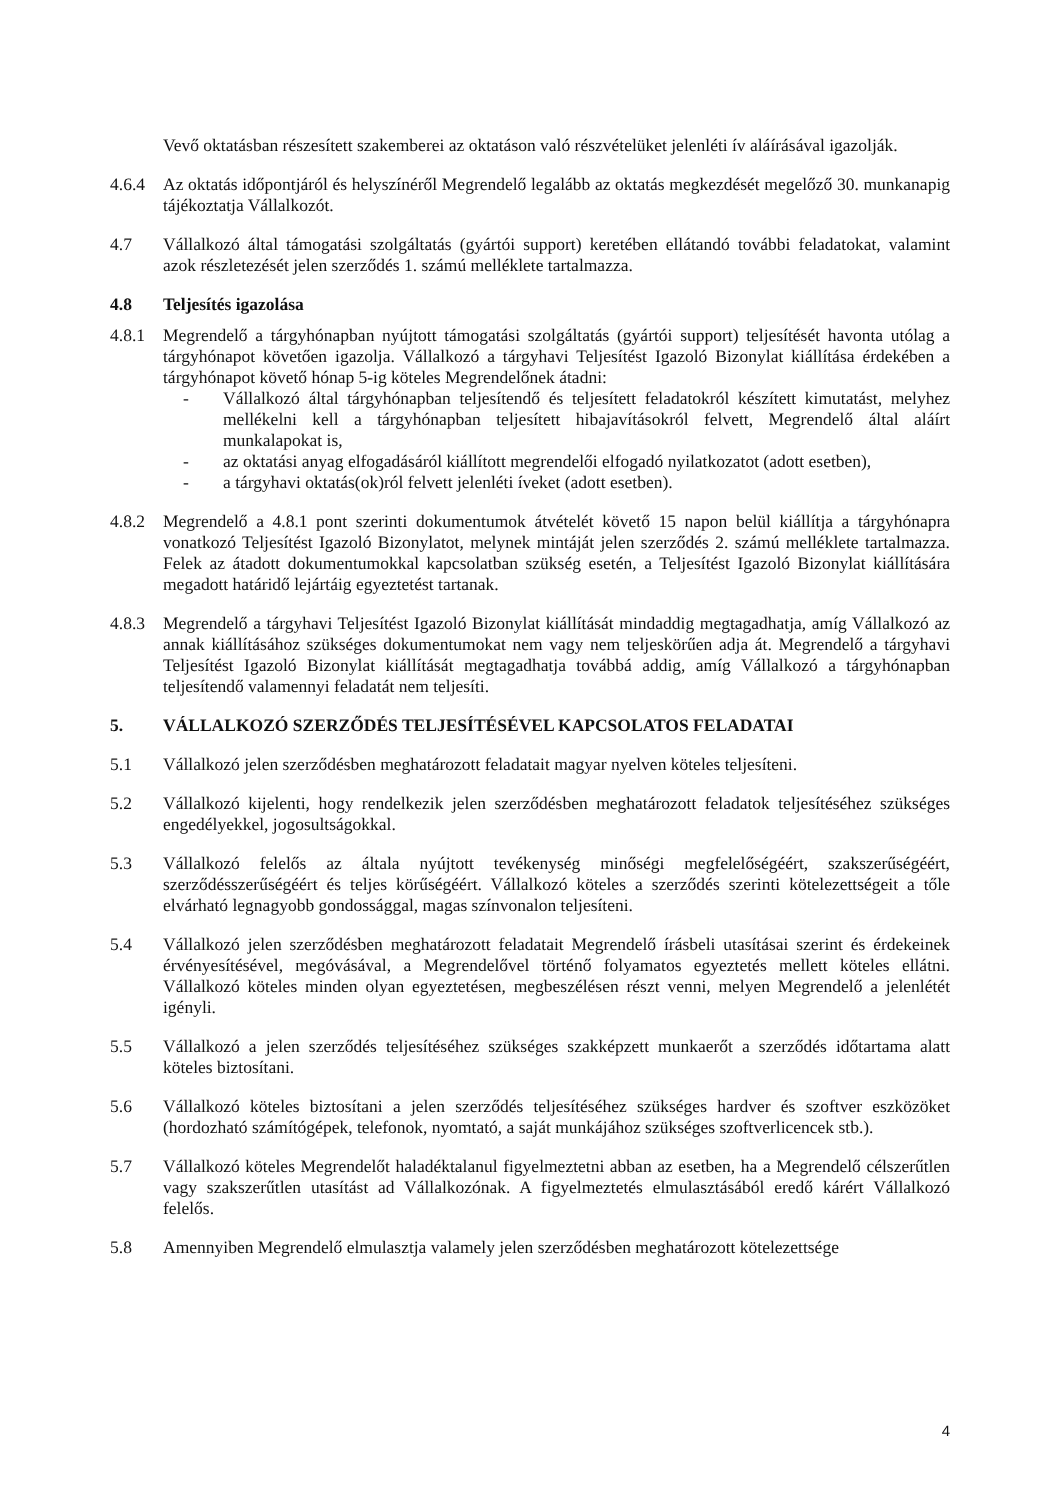Vevő oktatásban részesített szakemberei az oktatáson való részvételüket jelenléti ív aláírásával igazolják.
4.6.4 Az oktatás időpontjáról és helyszínéről Megrendelő legalább az oktatás megkezdését megelőző 30. munkanapig tájékoztatja Vállalkozót.
4.7 Vállalkozó által támogatási szolgáltatás (gyártói support) keretében ellátandó további feladatokat, valamint azok részletezését jelen szerződés 1. számú melléklete tartalmazza.
4.8 Teljesítés igazolása
4.8.1 Megrendelő a tárgyhónapban nyújtott támogatási szolgáltatás (gyártói support) teljesítését havonta utólag a tárgyhónapot követően igazolja. Vállalkozó a tárgyhavi Teljesítést Igazoló Bizonylat kiállítása érdekében a tárgyhónapot követő hónap 5-ig köteles Megrendelőnek átadni:
- Vállalkozó által tárgyhónapban teljesítendő és teljesített feladatokról készített kimutatást, melyhez mellékelni kell a tárgyhónapban teljesített hibajavításokról felvett, Megrendelő által aláírt munkalapokat is,
- az oktatási anyag elfogadásáról kiállított megrendelői elfogadó nyilatkozatot (adott esetben),
- a tárgyhavi oktatás(ok)ról felvett jelenléti íveket (adott esetben).
4.8.2 Megrendelő a 4.8.1 pont szerinti dokumentumok átvételét követő 15 napon belül kiállítja a tárgyhónapra vonatkozó Teljesítést Igazoló Bizonylatot, melynek mintáját jelen szerződés 2. számú melléklete tartalmazza. Felek az átadott dokumentumokkal kapcsolatban szükség esetén, a Teljesítést Igazoló Bizonylat kiállítására megadott határidő lejártáig egyeztetést tartanak.
4.8.3 Megrendelő a tárgyhavi Teljesítést Igazoló Bizonylat kiállítását mindaddig megtagadhatja, amíg Vállalkozó az annak kiállításához szükséges dokumentumokat nem vagy nem teljeskörűen adja át. Megrendelő a tárgyhavi Teljesítést Igazoló Bizonylat kiállítását megtagadhatja továbbá addig, amíg Vállalkozó a tárgyhónapban teljesítendő valamennyi feladatát nem teljesíti.
5. VÁLLALKOZÓ SZERZŐDÉS TELJESÍTÉSÉVEL KAPCSOLATOS FELADATAI
5.1 Vállalkozó jelen szerződésben meghatározott feladatait magyar nyelven köteles teljesíteni.
5.2 Vállalkozó kijelenti, hogy rendelkezik jelen szerződésben meghatározott feladatok teljesítéséhez szükséges engedélyekkel, jogosultságokkal.
5.3 Vállalkozó felelős az általa nyújtott tevékenység minőségi megfelelőségéért, szakszerűségéért, szerződésszerűségéért és teljes körűségéért. Vállalkozó köteles a szerződés szerinti kötelezettségeit a tőle elvárható legnagyobb gondossággal, magas színvonalon teljesíteni.
5.4 Vállalkozó jelen szerződésben meghatározott feladatait Megrendelő írásbeli utasításai szerint és érdekeinek érvényesítésével, megóvásával, a Megrendelővel történő folyamatos egyeztetés mellett köteles ellátni. Vállalkozó köteles minden olyan egyeztetésen, megbeszélésen részt venni, melyen Megrendelő a jelenlétét igényli.
5.5 Vállalkozó a jelen szerződés teljesítéséhez szükséges szakképzett munkaerőt a szerződés időtartama alatt köteles biztosítani.
5.6 Vállalkozó köteles biztosítani a jelen szerződés teljesítéséhez szükséges hardver és szoftver eszközöket (hordozható számítógépek, telefonok, nyomtató, a saját munkájához szükséges szoftverlicencek stb.).
5.7 Vállalkozó köteles Megrendelőt haladéktalanul figyelmeztetni abban az esetben, ha a Megrendelő célszerűtlen vagy szakszerűtlen utasítást ad Vállalkozónak. A figyelmeztetés elmulasztásából eredő kárért Vállalkozó felelős.
5.8 Amennyiben Megrendelő elmulasztja valamely jelen szerződésben meghatározott kötelezettsége
4